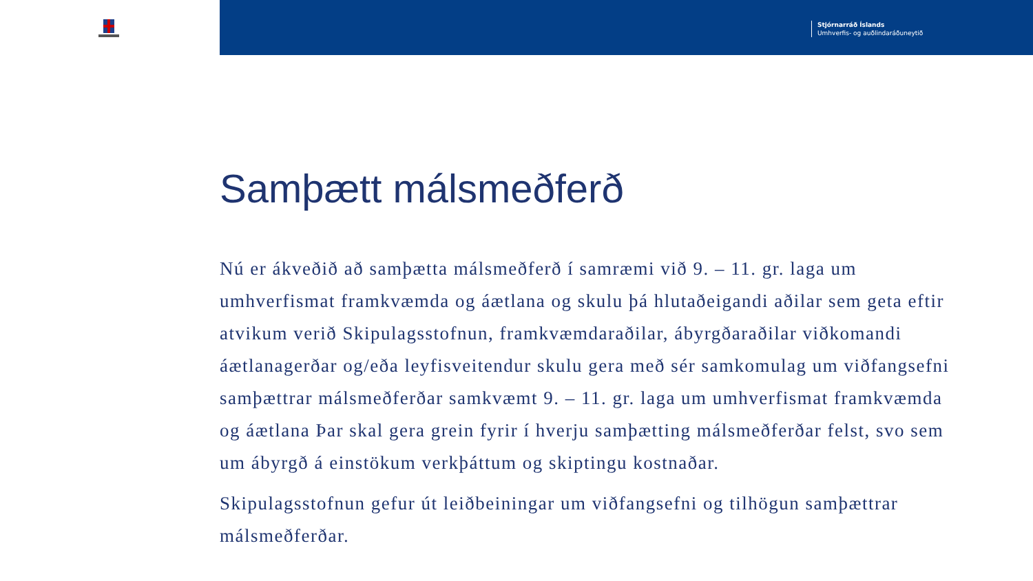Stjórnarráð Íslands
Umhverfis- og auðlindaráðuneytið
Samþætt málsmeðferð
Nú er ákveðið að samþætta málsmeðferð í samræmi við 9. – 11. gr. laga um umhverfismat framkvæmda og áætlana og skulu þá hlutaðeigandi aðilar sem geta eftir atvikum verið Skipulagsstofnun, framkvæmdaraðilar, ábyrgðaraðilar viðkomandi áætlanagerðar og/eða leyfisveitendur skulu gera með sér samkomulag um viðfangsefni samþættrar málsmeðferðar samkvæmt 9. – 11. gr. laga um umhverfismat framkvæmda og áætlana Þar skal gera grein fyrir í hverju samþætting málsmeðferðar felst, svo sem um ábyrgð á einstökum verkþáttum og skiptingu kostnaðar.
Skipulagsstofnun gefur út leiðbeiningar um viðfangsefni og tilhögun samþættrar málsmeðferðar.